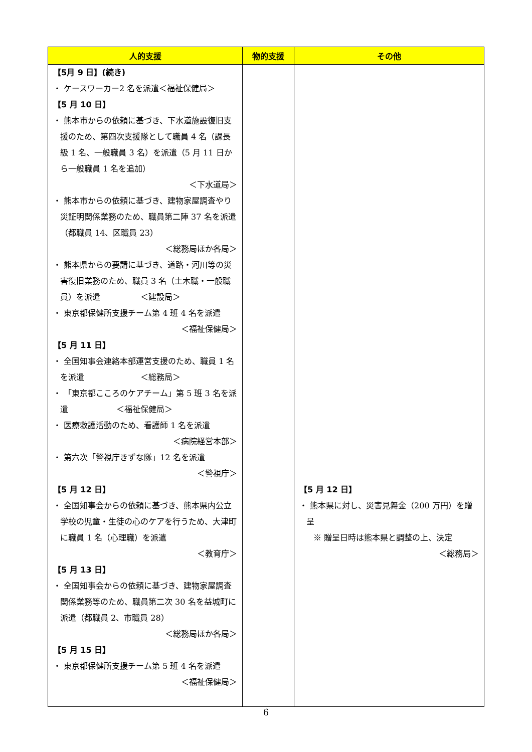| 人的支援 | 物的支援 | その他 |
| --- | --- | --- |
| 【5月 9 日】(続き) ・ ケースワーカー2 名を派遣＜福祉保健局＞ 【5 月 10 日】 ・ 熊本市からの依頼に基づき、下水道施設復旧支援のため、第四次支援隊として職員 4 名（課長級 1 名、一般職員 3 名）を派遣（5 月 11 日から一般職員 1 名を追加） ＜下水道局＞ ・ 熊本市からの依頼に基づき、建物家屋調査やり災証明関係業務のため、職員第二陣 37 名を派遣（都職員 14、区職員 23） ＜総務局ほか各局＞ ・ 熊本県からの要請に基づき、道路・河川等の災害復旧業務のため、職員 3 名（土木職・一般職員）を派遣 ＜建設局＞ ・ 東京都保健所支援チーム第 4 班 4 名を派遣 ＜福祉保健局＞ 【5 月 11 日】 ・ 全国知事会連絡本部運営支援のため、職員 1 名を派遣 ＜総務局＞ ・ 「東京都こころのケアチーム」第 5 班 3 名を派遣 ＜福祉保健局＞ ・ 医療救護活動のため、看護師 1 名を派遣 ＜病院経営本部＞ ・ 第六次「警視庁きずな隊」12 名を派遣 ＜警視庁＞ 【5 月 12 日】 ・ 全国知事会からの依頼に基づき、熊本県内公立学校の児童・生徒の心のケアを行うため、大津町に職員 1 名（心理職）を派遣 ＜教育庁＞ 【5 月 13 日】 ・ 全国知事会からの依頼に基づき、建物家屋調査関係業務等のため、職員第二次 30 名を益城町に派遣（都職員 2、市職員 28） ＜総務局ほか各局＞ 【5 月 15 日】 ・ 東京都保健所支援チーム第 5 班 4 名を派遣 ＜福祉保健局＞ | | 【5 月 12 日】 ・ 熊本県に対し、災害見舞金（200 万円）を贈呈 ※ 贈呈日時は熊本県と調整の上、決定 ＜総務局＞ |
6